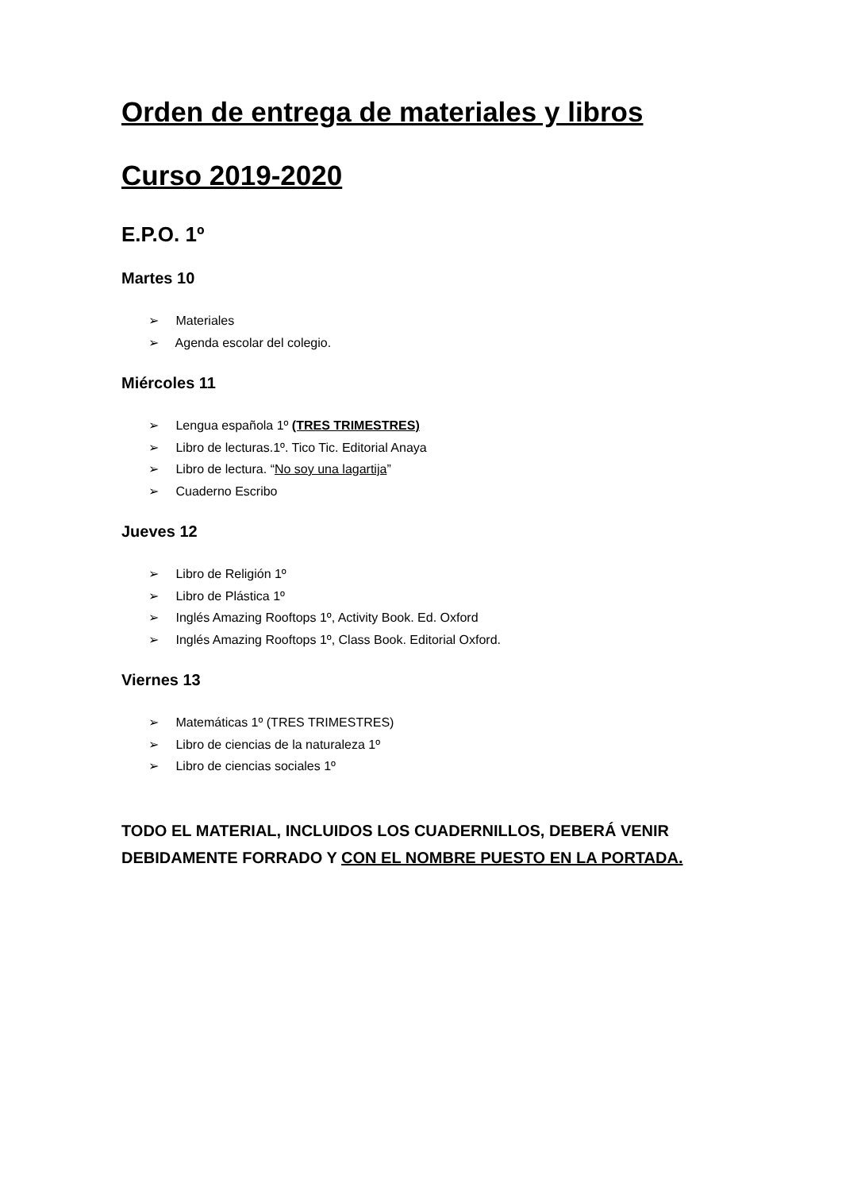Orden de entrega de materiales y libros
Curso 2019-2020
E.P.O. 1º
Martes 10
➢ Materiales
➢ Agenda escolar del colegio.
Miércoles 11
➢ Lengua española 1º (TRES TRIMESTRES)
➢ Libro de lecturas.1º. Tico Tic. Editorial Anaya
➢ Libro de lectura. “No soy una lagartija”
➢ Cuaderno Escribo
Jueves 12
➢ Libro de Religión 1º
➢ Libro de Plástica 1º
➢ Inglés Amazing Rooftops 1º, Activity Book. Ed. Oxford
➢ Inglés Amazing Rooftops 1º, Class Book. Editorial Oxford.
Viernes 13
➢ Matemáticas 1º (TRES TRIMESTRES)
➢ Libro de ciencias de la naturaleza 1º
➢ Libro de ciencias sociales 1º
TODO EL MATERIAL, INCLUIDOS LOS CUADERNILLOS, DEBERÁ VENIR DEBIDAMENTE FORRADO Y CON EL NOMBRE PUESTO EN LA PORTADA.